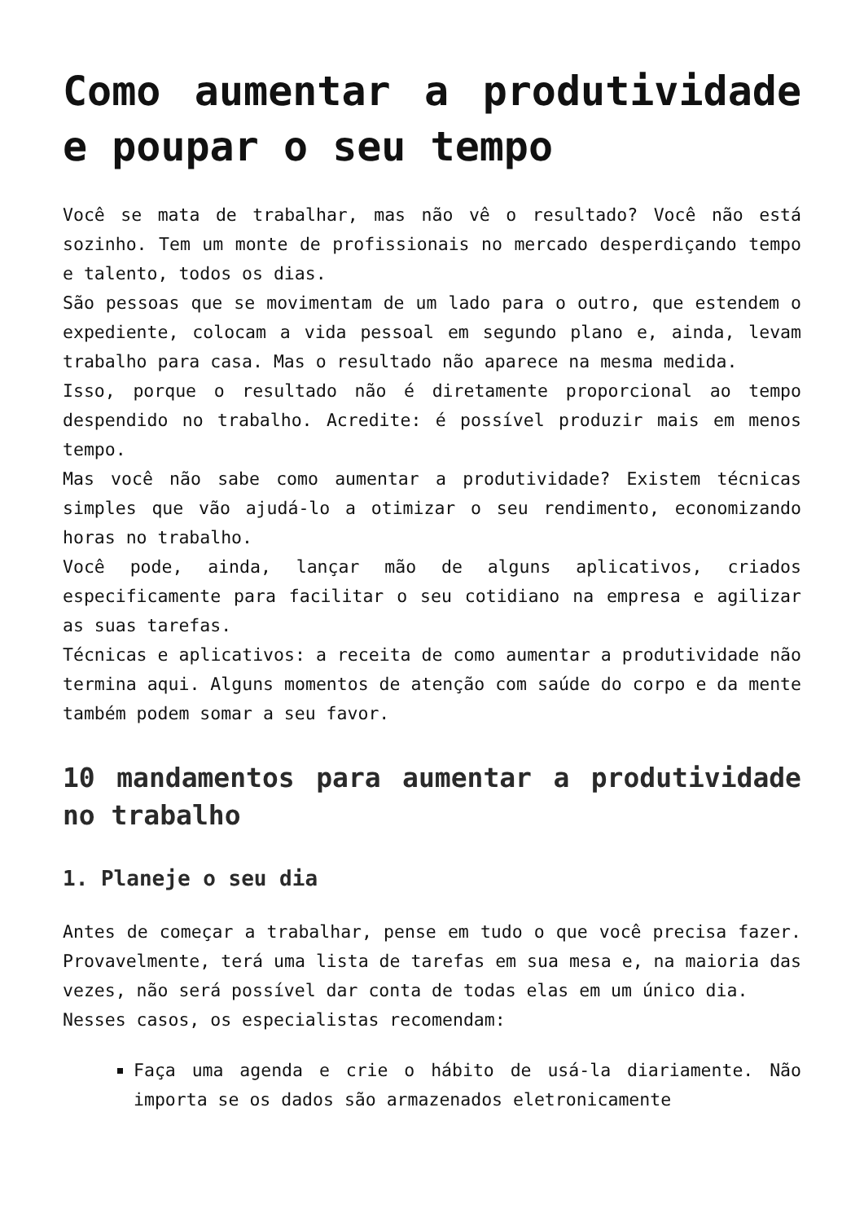Como aumentar a produtividade e poupar o seu tempo
Você se mata de trabalhar, mas não vê o resultado? Você não está sozinho. Tem um monte de profissionais no mercado desperdiçando tempo e talento, todos os dias.
São pessoas que se movimentam de um lado para o outro, que estendem o expediente, colocam a vida pessoal em segundo plano e, ainda, levam trabalho para casa. Mas o resultado não aparece na mesma medida.
Isso, porque o resultado não é diretamente proporcional ao tempo despendido no trabalho. Acredite: é possível produzir mais em menos tempo.
Mas você não sabe como aumentar a produtividade? Existem técnicas simples que vão ajudá-lo a otimizar o seu rendimento, economizando horas no trabalho.
Você pode, ainda, lançar mão de alguns aplicativos, criados especificamente para facilitar o seu cotidiano na empresa e agilizar as suas tarefas.
Técnicas e aplicativos: a receita de como aumentar a produtividade não termina aqui. Alguns momentos de atenção com saúde do corpo e da mente também podem somar a seu favor.
10 mandamentos para aumentar a produtividade no trabalho
1. Planeje o seu dia
Antes de começar a trabalhar, pense em tudo o que você precisa fazer. Provavelmente, terá uma lista de tarefas em sua mesa e, na maioria das vezes, não será possível dar conta de todas elas em um único dia.
Nesses casos, os especialistas recomendam:
Faça uma agenda e crie o hábito de usá-la diariamente. Não importa se os dados são armazenados eletronicamente